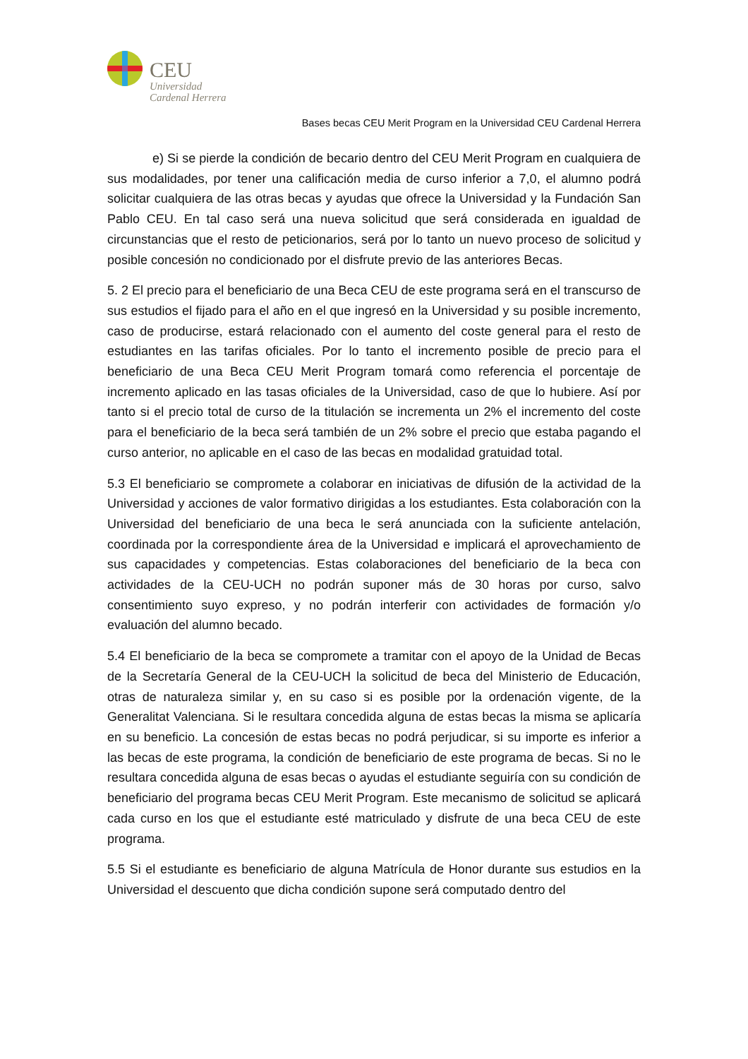CEU
Universidad
Cardenal Herrera
Bases becas CEU Merit Program en la Universidad CEU Cardenal Herrera
e) Si se pierde la condición de becario dentro del CEU Merit Program en cualquiera de sus modalidades, por tener una calificación media de curso inferior a 7,0, el alumno podrá solicitar cualquiera de las otras becas y ayudas que ofrece la Universidad y la Fundación San Pablo CEU. En tal caso será una nueva solicitud que será considerada en igualdad de circunstancias que el resto de peticionarios, será por lo tanto un nuevo proceso de solicitud y posible concesión no condicionado por el disfrute previo de las anteriores Becas.
5. 2 El precio para el beneficiario de una Beca CEU de este programa será en el transcurso de sus estudios el fijado para el año en el que ingresó en la Universidad y su posible incremento, caso de producirse, estará relacionado con el aumento del coste general para el resto de estudiantes en las tarifas oficiales. Por lo tanto el incremento posible de precio para el beneficiario de una Beca CEU Merit Program tomará como referencia el porcentaje de incremento aplicado en las tasas oficiales de la Universidad, caso de que lo hubiere. Así por tanto si el precio total de curso de la titulación se incrementa un 2% el incremento del coste para el beneficiario de la beca será también de un 2% sobre el precio que estaba pagando el curso anterior, no aplicable en el caso de las becas en modalidad gratuidad total.
5.3 El beneficiario se compromete a colaborar en iniciativas de difusión de la actividad de la Universidad y acciones de valor formativo dirigidas a los estudiantes. Esta colaboración con la Universidad del beneficiario de una beca le será anunciada con la suficiente antelación, coordinada por la correspondiente área de la Universidad e implicará el aprovechamiento de sus capacidades y competencias. Estas colaboraciones del beneficiario de la beca con actividades de la CEU-UCH no podrán suponer más de 30 horas por curso, salvo consentimiento suyo expreso, y no podrán interferir con actividades de formación y/o evaluación del alumno becado.
5.4 El beneficiario de la beca se compromete a tramitar con el apoyo de la Unidad de Becas de la Secretaría General de la CEU-UCH la solicitud de beca del Ministerio de Educación, otras de naturaleza similar y, en su caso si es posible por la ordenación vigente, de la Generalitat Valenciana. Si le resultara concedida alguna de estas becas la misma se aplicaría en su beneficio. La concesión de estas becas no podrá perjudicar, si su importe es inferior a las becas de este programa, la condición de beneficiario de este programa de becas. Si no le resultara concedida alguna de esas becas o ayudas el estudiante seguiría con su condición de beneficiario del programa becas CEU Merit Program. Este mecanismo de solicitud se aplicará cada curso en los que el estudiante esté matriculado y disfrute de una beca CEU de este programa.
5.5 Si el estudiante es beneficiario de alguna Matrícula de Honor durante sus estudios en la Universidad el descuento que dicha condición supone será computado dentro del